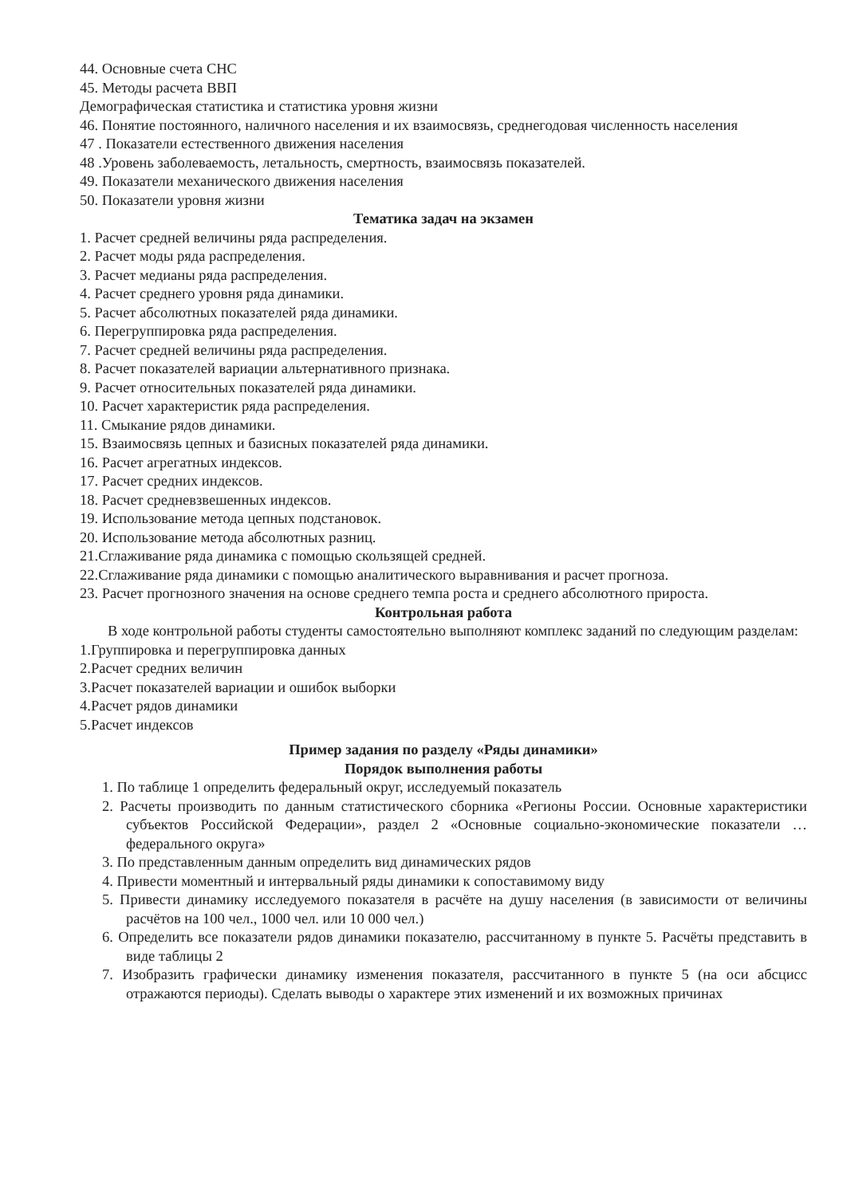44. Основные счета СНС
45. Методы расчета ВВП
Демографическая статистика и статистика уровня жизни
46. Понятие постоянного, наличного населения и их взаимосвязь, среднегодовая численность населения
47 . Показатели естественного движения населения
48 .Уровень заболеваемость, летальность, смертность, взаимосвязь показателей.
49. Показатели механического движения населения
50. Показатели уровня жизни
Тематика задач на экзамен
1. Расчет средней величины ряда распределения.
2. Расчет моды ряда распределения.
3. Расчет медианы ряда распределения.
4. Расчет среднего уровня ряда динамики.
5. Расчет абсолютных показателей ряда динамики.
6. Перегруппировка ряда распределения.
7. Расчет средней величины ряда распределения.
8. Расчет показателей вариации альтернативного признака.
9. Расчет относительных показателей ряда динамики.
10. Расчет характеристик ряда распределения.
11. Смыкание рядов динамики.
15. Взаимосвязь цепных и базисных показателей ряда динамики.
16. Расчет агрегатных индексов.
17. Расчет средних индексов.
18. Расчет средневзвешенных индексов.
19. Использование метода цепных подстановок.
20. Использование метода абсолютных разниц.
21.Сглаживание ряда динамика с помощью скользящей средней.
22.Сглаживание ряда динамики с помощью аналитического выравнивания и расчет прогноза.
23. Расчет прогнозного значения на основе среднего темпа роста и среднего абсолютного прироста.
Контрольная работа
В ходе контрольной работы студенты самостоятельно выполняют комплекс заданий по следующим разделам:
1.Группировка и перегруппировка данных
2.Расчет средних величин
3.Расчет показателей вариации и ошибок выборки
4.Расчет рядов динамики
5.Расчет индексов
Пример задания по разделу «Ряды динамики»
Порядок выполнения работы
1. По таблице 1 определить федеральный округ, исследуемый показатель
2. Расчеты производить по данным статистического сборника «Регионы России. Основные характеристики субъектов Российской Федерации», раздел 2 «Основные социально-экономические показатели … федерального округа»
3. По представленным данным определить вид динамических рядов
4. Привести моментный и интервальный ряды динамики к сопоставимому виду
5. Привести динамику исследуемого показателя в расчёте на душу населения (в зависимости от величины расчётов на 100 чел., 1000 чел. или 10 000 чел.)
6. Определить все показатели рядов динамики показателю, рассчитанному в пункте 5. Расчёты представить в виде таблицы 2
7. Изобразить графически динамику изменения показателя, рассчитанного в пункте 5 (на оси абсцисс отражаются периоды). Сделать выводы о характере этих изменений и их возможных причинах